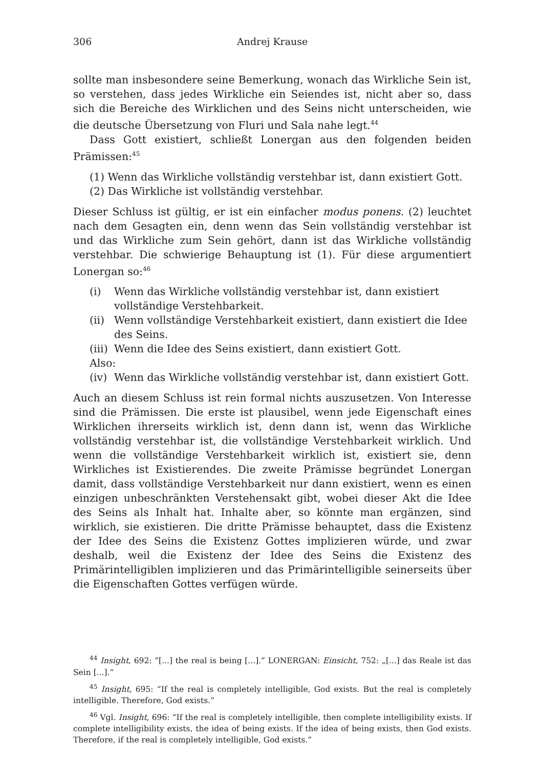306 Andrej Krause
sollte man insbesondere seine Bemerkung, wonach das Wirkliche Sein ist, so verstehen, dass jedes Wirkliche ein Seiendes ist, nicht aber so, dass sich die Bereiche des Wirklichen und des Seins nicht unterscheiden, wie die deutsche Übersetzung von Fluri und Sala nahe legt.<sup>44</sup>
Dass Gott existiert, schließt Lonergan aus den folgenden beiden Prämissen:<sup>45</sup>
(1) Wenn das Wirkliche vollständig verstehbar ist, dann existiert Gott.
(2) Das Wirkliche ist vollständig verstehbar.
Dieser Schluss ist gültig, er ist ein einfacher modus ponens. (2) leuchtet nach dem Gesagten ein, denn wenn das Sein vollständig verstehbar ist und das Wirkliche zum Sein gehört, dann ist das Wirkliche vollständig verstehbar. Die schwierige Behauptung ist (1). Für diese argumentiert Lonergan so:<sup>46</sup>
(i) Wenn das Wirkliche vollständig verstehbar ist, dann existiert vollständige Verstehbarkeit.
(ii) Wenn vollständige Verstehbarkeit existiert, dann existiert die Idee des Seins.
(iii) Wenn die Idee des Seins existiert, dann existiert Gott.
Also:
(iv) Wenn das Wirkliche vollständig verstehbar ist, dann existiert Gott.
Auch an diesem Schluss ist rein formal nichts auszusetzen. Von Interesse sind die Prämissen. Die erste ist plausibel, wenn jede Eigenschaft eines Wirklichen ihrerseits wirklich ist, denn dann ist, wenn das Wirkliche vollständig verstehbar ist, die vollständige Verstehbarkeit wirklich. Und wenn die vollständige Verstehbarkeit wirklich ist, existiert sie, denn Wirkliches ist Existierendes. Die zweite Prämisse begründet Lonergan damit, dass vollständige Verstehbarkeit nur dann existiert, wenn es einen einzigen unbeschränkten Verstehensakt gibt, wobei dieser Akt die Idee des Seins als Inhalt hat. Inhalte aber, so könnte man ergänzen, sind wirklich, sie existieren. Die dritte Prämisse behauptet, dass die Existenz der Idee des Seins die Existenz Gottes implizieren würde, und zwar deshalb, weil die Existenz der Idee des Seins die Existenz des Primärintelligiblen implizieren und das Primärintelligible seinerseits über die Eigenschaften Gottes verfügen würde.
<sup>44</sup> Insight, 692: “[...] the real is being [...].” LONERGAN: Einsicht, 752: „[...] das Reale ist das Sein [...].“
<sup>45</sup> Insight, 695: “If the real is completely intelligible, God exists. But the real is completely intelligible. Therefore, God exists.”
<sup>46</sup> Vgl. Insight, 696: “If the real is completely intelligible, then complete intelligibility exists. If complete intelligibility exists, the idea of being exists. If the idea of being exists, then God exists. Therefore, if the real is completely intelligible, God exists.”